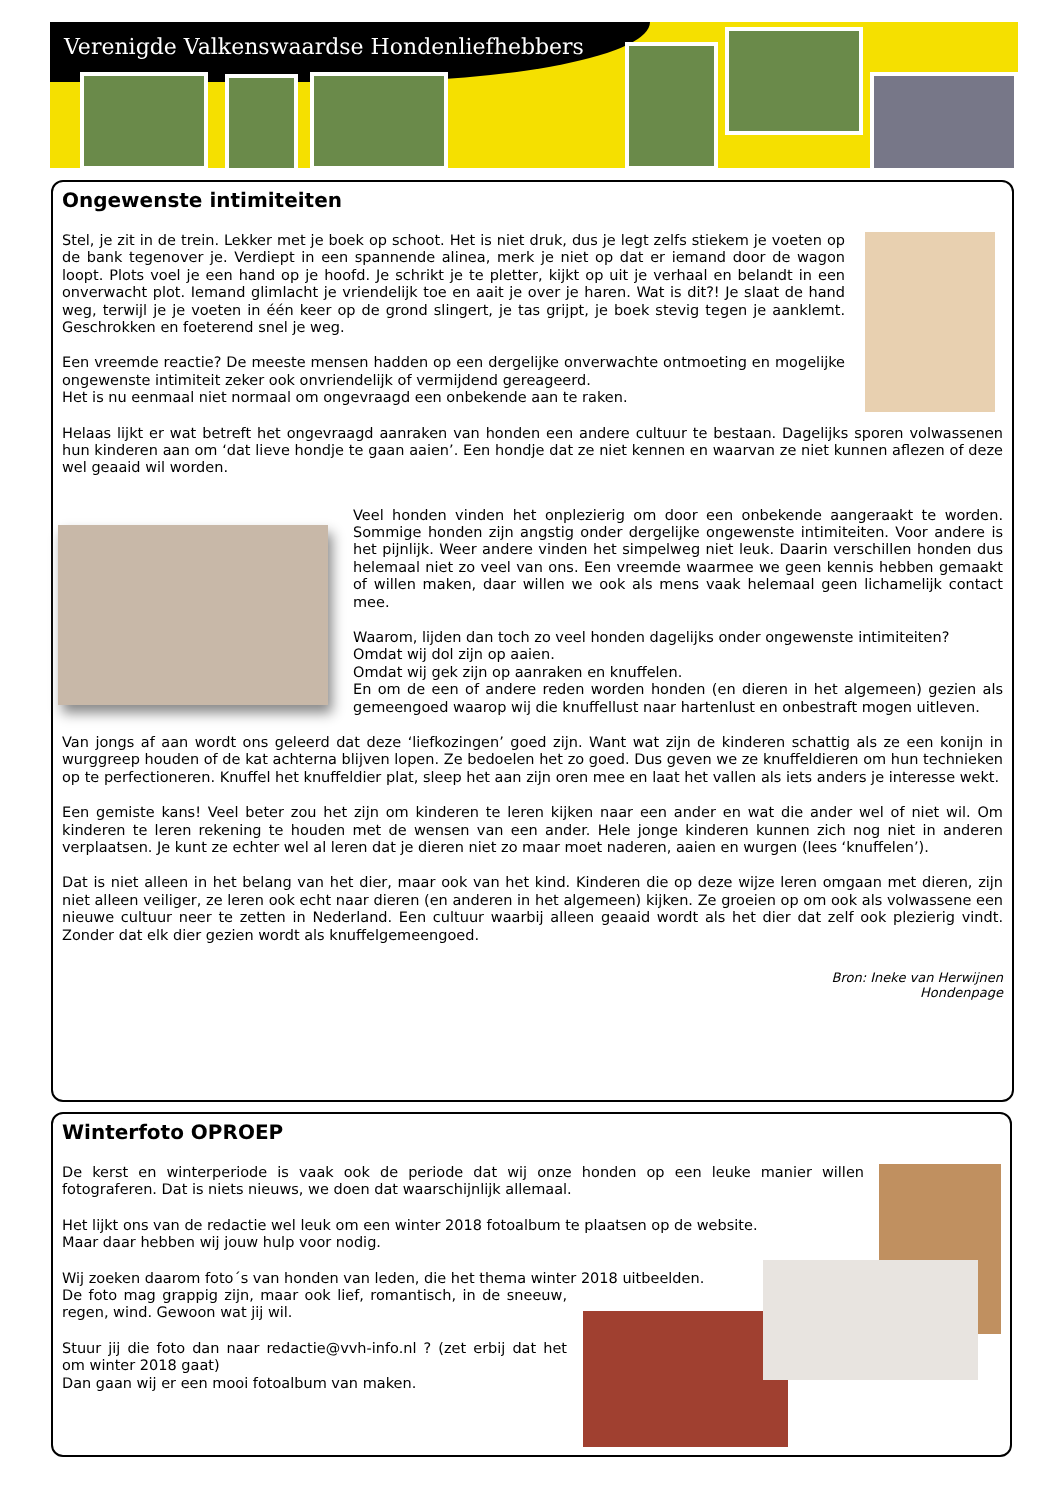Verenigde Valkenswaardse Hondenliefhebbers
Ongewenste intimiteiten
Stel, je zit in de trein. Lekker met je boek op schoot. Het is niet druk, dus je legt zelfs stiekem je voeten op de bank tegenover je. Verdiept in een spannende alinea, merk je niet op dat er iemand door de wagon loopt. Plots voel je een hand op je hoofd. Je schrikt je te pletter, kijkt op uit je verhaal en belandt in een onverwacht plot. Iemand glimlacht je vriendelijk toe en aait je over je haren. Wat is dit?! Je slaat de hand weg, terwijl je je voeten in één keer op de grond slingert, je tas grijpt, je boek stevig tegen je aanklemt. Geschrokken en foeterend snel je weg.
Een vreemde reactie? De meeste mensen hadden op een dergelijke onverwachte ontmoeting en mogelijke ongewenste intimiteit zeker ook onvriendelijk of vermijdend gereageerd.
Het is nu eenmaal niet normaal om ongevraagd een onbekende aan te raken.
Helaas lijkt er wat betreft het ongevraagd aanraken van honden een andere cultuur te bestaan. Dagelijks sporen volwassenen hun kinderen aan om ‘dat lieve hondje te gaan aaien’. Een hondje dat ze niet kennen en waarvan ze niet kunnen aflezen of deze wel geaaid wil worden.
Veel honden vinden het onplezierig om door een onbekende aangeraakt te worden. Sommige honden zijn angstig onder dergelijke ongewenste intimiteiten. Voor andere is het pijnlijk. Weer andere vinden het simpelweg niet leuk. Daarin verschillen honden dus helemaal niet zo veel van ons. Een vreemde waarmee we geen kennis hebben gemaakt of willen maken, daar willen we ook als mens vaak helemaal geen lichamelijk contact mee.
Waarom, lijden dan toch zo veel honden dagelijks onder ongewenste intimiteiten?
Omdat wij dol zijn op aaien.
Omdat wij gek zijn op aanraken en knuffelen.
En om de een of andere reden worden honden (en dieren in het algemeen) gezien als gemeengoed waarop wij die knuffellust naar hartenlust en onbestraft mogen uitleven.
Van jongs af aan wordt ons geleerd dat deze ‘liefkozingen’ goed zijn. Want wat zijn de kinderen schattig als ze een konijn in wurggreep houden of de kat achterna blijven lopen. Ze bedoelen het zo goed. Dus geven we ze knuffeldieren om hun technieken op te perfectioneren. Knuffel het knuffeldier plat, sleep het aan zijn oren mee en laat het vallen als iets anders je interesse wekt.
Een gemiste kans! Veel beter zou het zijn om kinderen te leren kijken naar een ander en wat die ander wel of niet wil. Om kinderen te leren rekening te houden met de wensen van een ander. Hele jonge kinderen kunnen zich nog niet in anderen verplaatsen. Je kunt ze echter wel al leren dat je dieren niet zo maar moet naderen, aaien en wurgen (lees ‘knuffelen’).
Dat is niet alleen in het belang van het dier, maar ook van het kind. Kinderen die op deze wijze leren omgaan met dieren, zijn niet alleen veiliger, ze leren ook echt naar dieren (en anderen in het algemeen) kijken. Ze groeien op om ook als volwassene een nieuwe cultuur neer te zetten in Nederland. Een cultuur waarbij alleen geaaid wordt als het dier dat zelf ook plezierig vindt. Zonder dat elk dier gezien wordt als knuffelgemeengoed.
Bron: Ineke van Herwijnen
Hondenpage
Winterfoto OPROEP
De kerst en winterperiode is vaak ook de periode dat wij onze honden op een leuke manier willen fotograferen. Dat is niets nieuws, we doen dat waarschijnlijk allemaal.
Het lijkt ons van de redactie wel leuk om een winter 2018 fotoalbum te plaatsen op de website.
Maar daar hebben wij jouw hulp voor nodig.
Wij zoeken daarom foto´s van honden van leden, die het thema winter 2018 uitbeelden.
De foto mag grappig zijn, maar ook lief, romantisch, in de sneeuw, regen, wind. Gewoon wat jij wil.
Stuur jij die foto dan naar redactie@vvh-info.nl ? (zet erbij dat het om winter 2018 gaat)
Dan gaan wij er een mooi fotoalbum van maken.